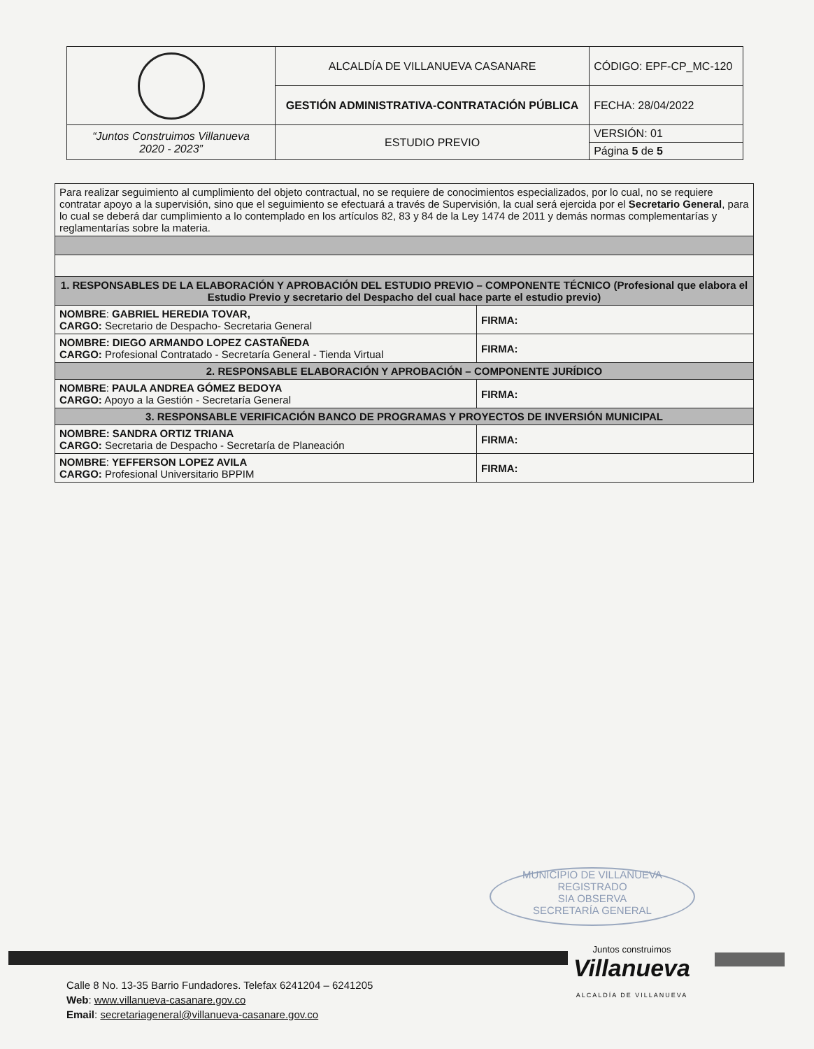| | ALCALDÍA DE VILLANUEVA CASANARE | CÓDIGO: EPF-CP_MC-120 |
| | GESTIÓN ADMINISTRATIVA-CONTRATACIÓN PÚBLICA | FECHA: 28/04/2022 |
| “Juntos Construimos Villanueva 2020 - 2023” | ESTUDIO PREVIO | VERSIÓN: 01 |
| | | Página 5 de 5 |
| Para realizar seguimiento al cumplimiento del objeto contractual, no se requiere de conocimientos especializados, por lo cual, no se requiere contratar apoyo a la supervisión, sino que el seguimiento se efectuará a través de Supervisión, la cual será ejercida por el Secretario General , para lo cual se deberá dar cumplimiento a lo contemplado en los artículos 82, 83 y 84 de la Ley 1474 de 2011 y demás normas complementarías y reglamentarías sobre la materia. | |
| 1. RESPONSABLES DE LA ELABORACIÓN Y APROBACIÓN DEL ESTUDIO PREVIO – COMPONENTE TÉCNICO (Profesional que elabora el Estudio Previo y secretario del Despacho del cual hace parte el estudio previo) | |
| NOMBRE : GABRIEL HEREDIA TOVAR, CARGO: Secretario de Despacho- Secretaria General | FIRMA: |
| NOMBRE: DIEGO ARMANDO LOPEZ CASTAÑEDA CARGO: Profesional Contratado - Secretaría General - Tienda Virtual | FIRMA: |
| 2. RESPONSABLE ELABORACIÓN Y APROBACIÓN – COMPONENTE JURÍDICO | |
| NOMBRE : PAULA ANDREA GÓMEZ BEDOYA CARGO: Apoyo a la Gestión - Secretaría General | FIRMA: |
| 3. RESPONSABLE VERIFICACIÓN BANCO DE PROGRAMAS Y PROYECTOS DE INVERSIÓN MUNICIPAL | |
| NOMBRE: SANDRA ORTIZ TRIANA CARGO: Secretaria de Despacho - Secretaría de Planeación | FIRMA: |
| NOMBRE : YEFFERSON LOPEZ AVILA CARGO: Profesional Universitario BPPIM | FIRMA: |
MUNICIPIO DE VILLANUEVA
REGISTRADO
SIA OBSERVA
SECRETARÍA GENERAL
Juntos construimos
Villanueva
ALCALDÍA DE VILLANUEVA
Calle 8 No. 13-35 Barrio Fundadores. Telefax 6241204 – 6241205
Web: www.villanueva-casanare.gov.co
Email: secretariageneral@villanueva-casanare.gov.co